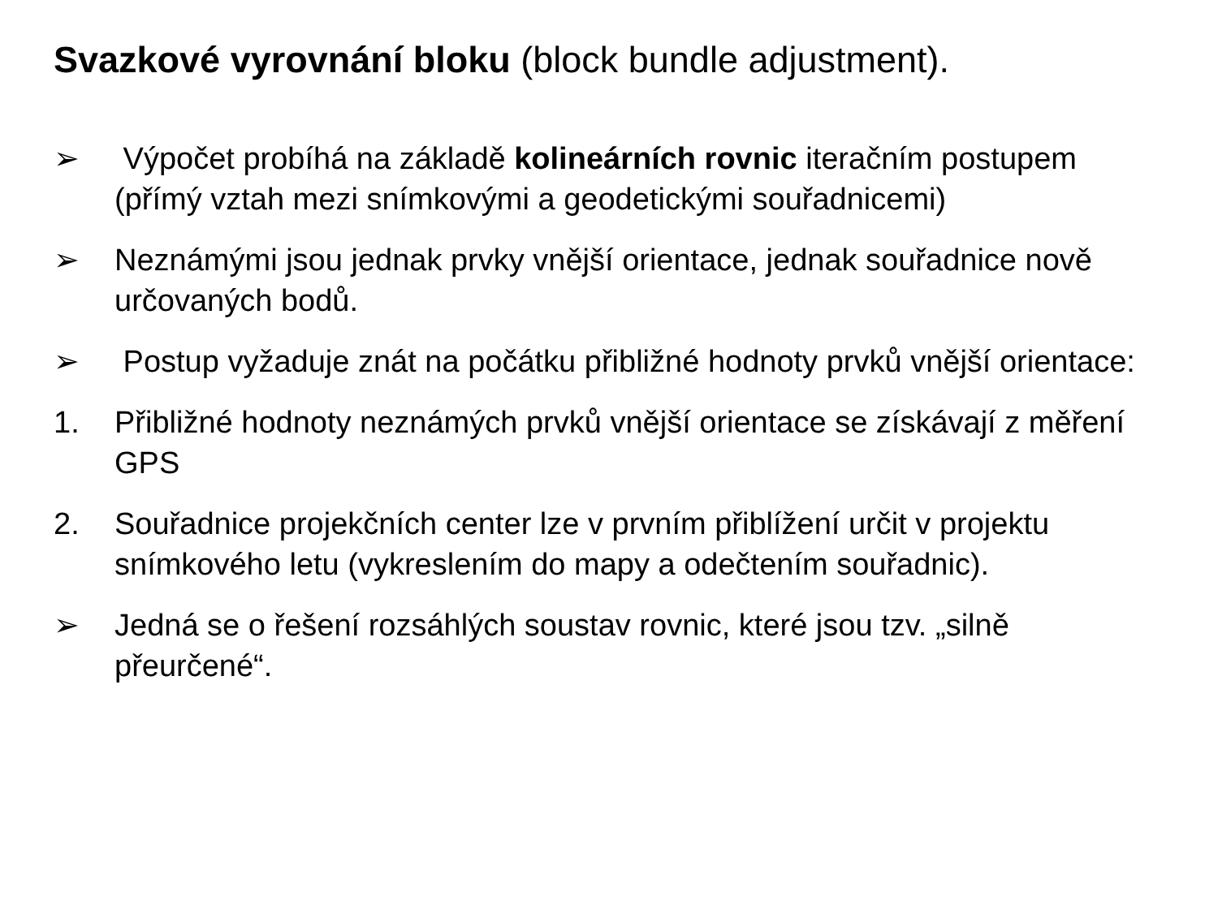Svazkové vyrovnání bloku (block bundle adjustment).
➢ Výpočet probíhá na základě kolineárních rovnic iteračním postupem (přímý vztah mezi snímkovými a geodetickými souřadnicemi)
➢ Neznámými jsou jednak prvky vnější orientace, jednak souřadnice nově určovaných bodů.
➢ Postup vyžaduje znát na počátku přibližné hodnoty prvků vnější orientace:
1. Přibližné hodnoty neznámých prvků vnější orientace se získávají z měření GPS
2. Souřadnice projekčních center lze v prvním přiblížení určit v projektu snímkového letu (vykreslením do mapy a odečtením souřadnic).
➢ Jedná se o řešení rozsáhlých soustav rovnic, které jsou tzv. „silně přeurčené“.